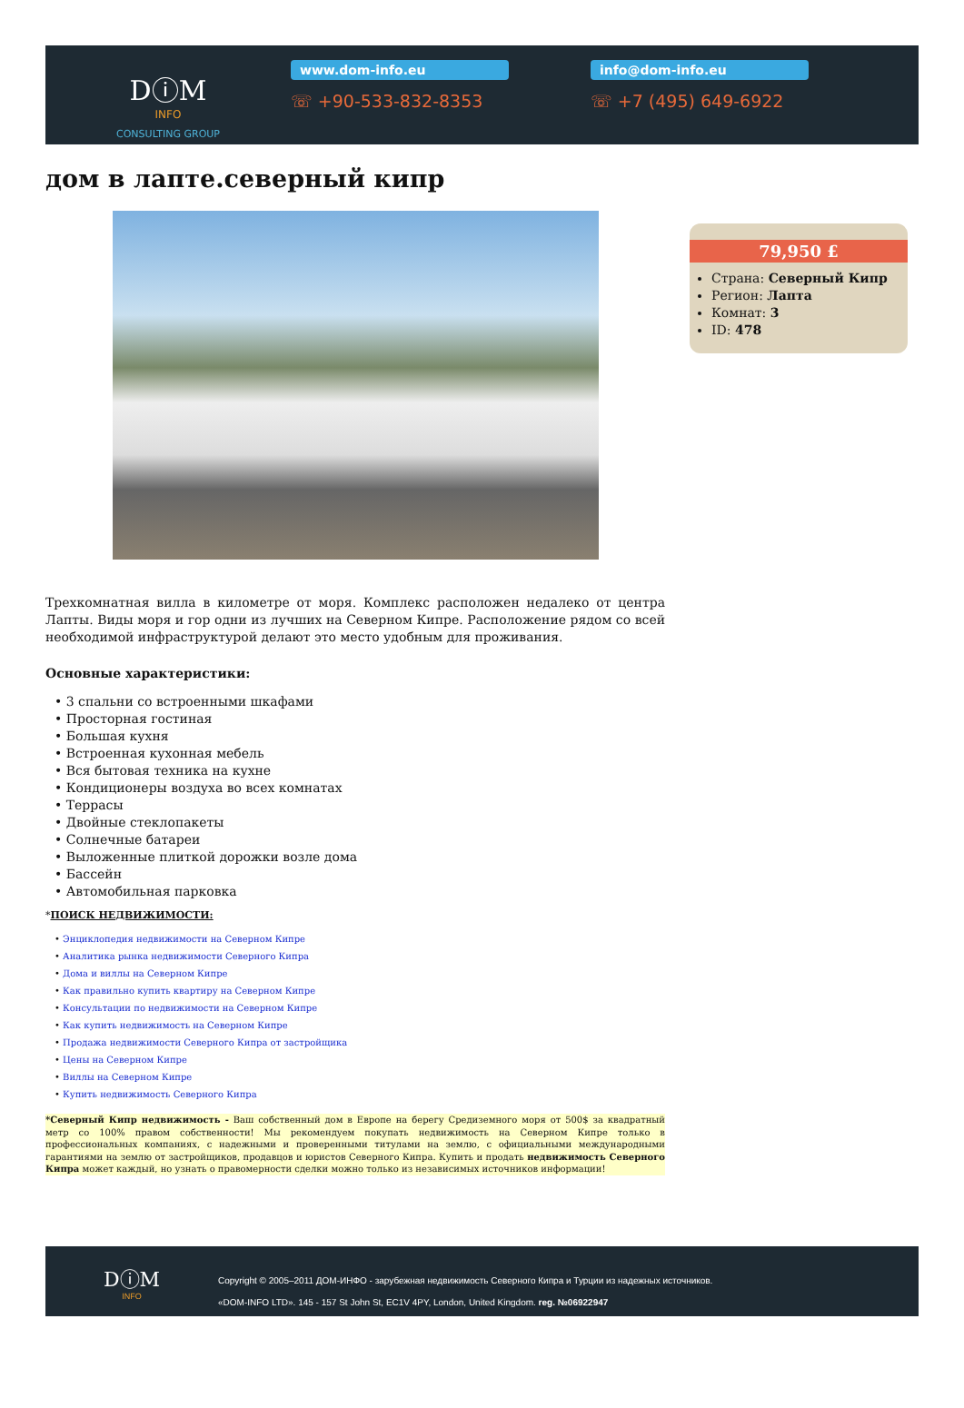DⓘM
INFO
CONSULTING GROUP
www.dom-info.eu
☏ +90-533-832-8353
info@dom-info.eu
☏ +7 (495) 649-6922
дом в лапте.северный кипр
79,950 £
Страна: Северный Кипр
Регион: Лапта
Комнат: 3
ID: 478
Трехкомнатная вилла в километре от моря. Комплекс расположен недалеко от центра Лапты. Виды моря и гор одни из лучших на Северном Кипре. Расположение рядом со всей необходимой инфраструктурой делают это место удобным для проживания.
Основные характеристики:
• 3 спальни со встроенными шкафами
• Просторная гостиная
• Большая кухня
• Встроенная кухонная мебель
• Вся бытовая техника на кухне
• Кондиционеры воздуха во всех комнатах
• Террасы
• Двойные стеклопакеты
• Солнечные батареи
• Выложенные плиткой дорожки возле дома
• Бассейн
• Автомобильная парковка
*ПОИСК НЕДВИЖИМОСТИ:
• Энциклопедия недвижимости на Северном Кипре
• Аналитика рынка недвижимости Северного Кипра
• Дома и виллы на Северном Кипре
• Как правильно купить квартиру на Северном Кипре
• Консультации по недвижимости на Северном Кипре
• Как купить недвижимость на Северном Кипре
• Продажа недвижимости Северного Кипра от застройщика
• Цены на Северном Кипре
• Виллы на Северном Кипре
• Купить недвижимость Северного Кипра
*Северный Кипр недвижимость - Ваш собственный дом в Европе на берегу Средиземного моря от 500$ за квадратный метр со 100% правом собственности! Мы рекомендуем покупать недвижимость на Северном Кипре только в профессиональных компаниях, с надежными и проверенными титулами на землю, с официальными международными гарантиями на землю от застройщиков, продавцов и юристов Северного Кипра. Купить и продать недвижимость Северного Кипра может каждый, но узнать о правомерности сделки можно только из независимых источников информации!
DⓘM
INFO
Copyright © 2005–2011 ДОМ-ИНФО - зарубежная недвижимость Северного Кипра и Турции из надежных источников.
«DOM-INFO LTD». 145 - 157 St John St, EC1V 4PY, London, United Kingdom. reg. №06922947